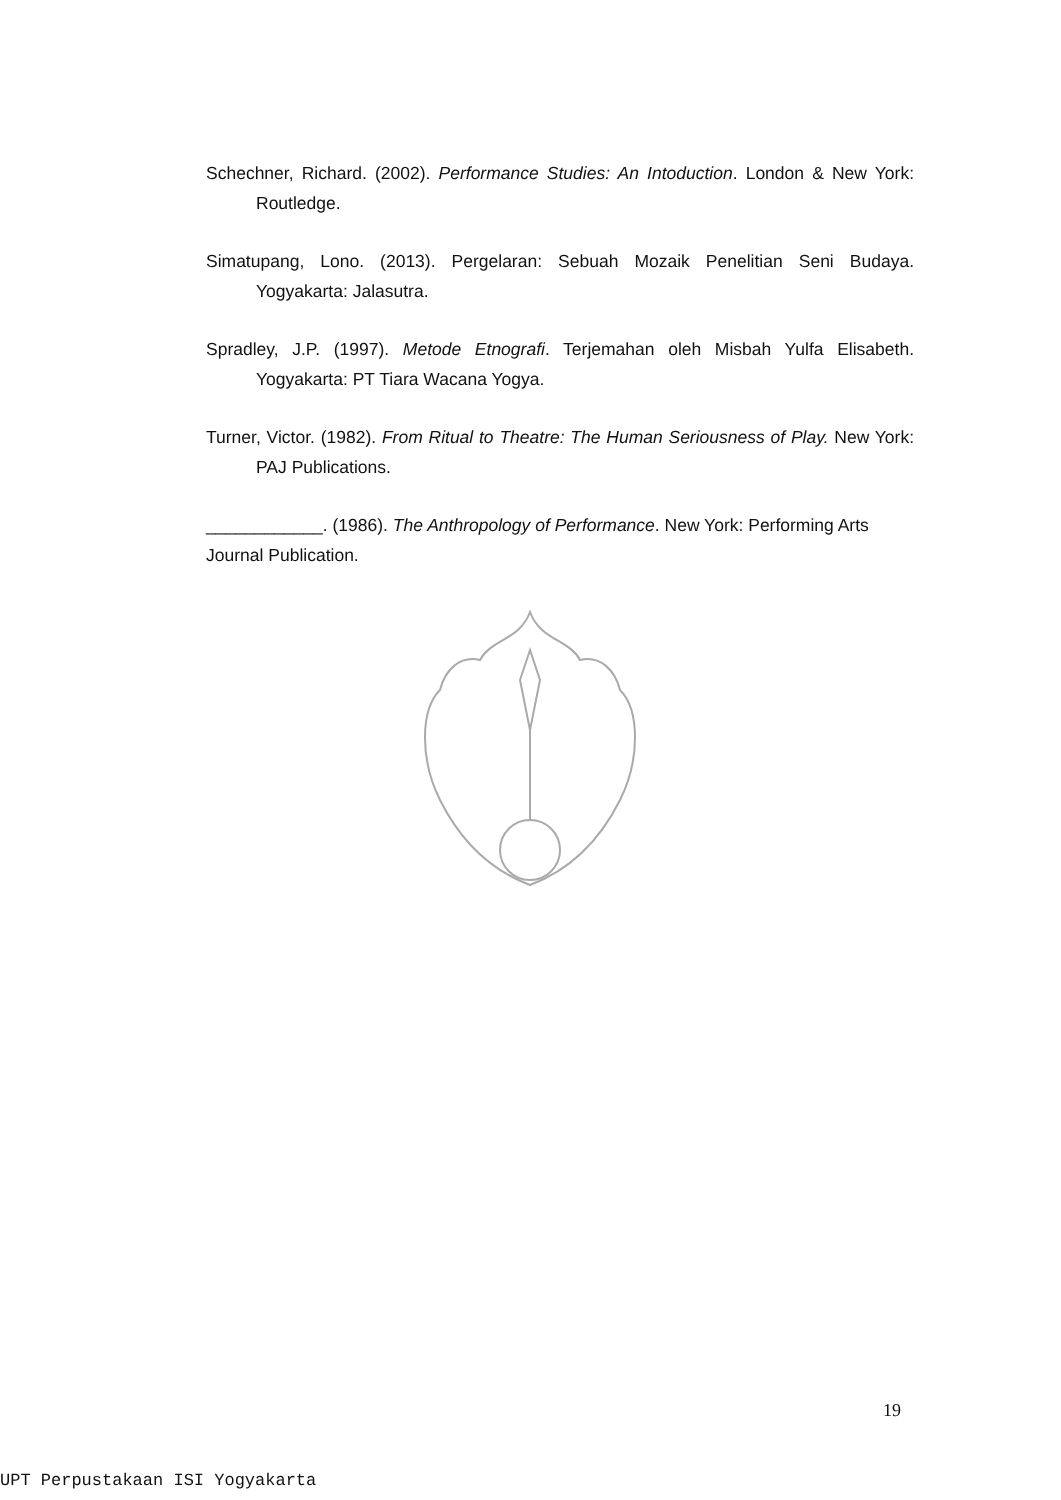Schechner, Richard. (2002). Performance Studies: An Intoduction. London & New York: Routledge.
Simatupang, Lono. (2013). Pergelaran: Sebuah Mozaik Penelitian Seni Budaya. Yogyakarta: Jalasutra.
Spradley, J.P. (1997). Metode Etnografi. Terjemahan oleh Misbah Yulfa Elisabeth. Yogyakarta: PT Tiara Wacana Yogya.
Turner, Victor. (1982). From Ritual to Theatre: The Human Seriousness of Play. New York: PAJ Publications.
____________. (1986). The Anthropology of Performance. New York: Performing Arts Journal Publication.
19
UPT Perpustakaan ISI Yogyakarta